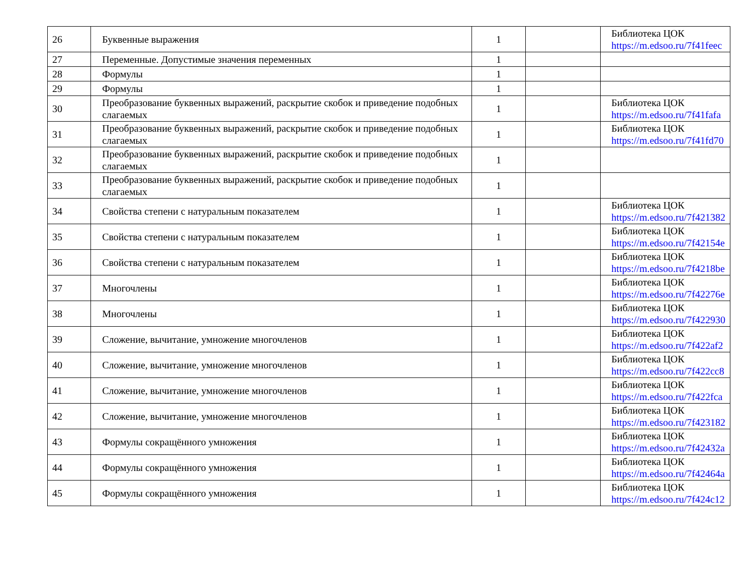| 26 | Буквенные выражения | 1 | | Библиотека ЦОК https://m.edsoo.ru/7f41feec |
| 27 | Переменные. Допустимые значения переменных | 1 | | |
| 28 | Формулы | 1 | | |
| 29 | Формулы | 1 | | |
| 30 | Преобразование буквенных выражений, раскрытие скобок и приведение подобных слагаемых | 1 | | Библиотека ЦОК https://m.edsoo.ru/7f41fafa |
| 31 | Преобразование буквенных выражений, раскрытие скобок и приведение подобных слагаемых | 1 | | Библиотека ЦОК https://m.edsoo.ru/7f41fd70 |
| 32 | Преобразование буквенных выражений, раскрытие скобок и приведение подобных слагаемых | 1 | | |
| 33 | Преобразование буквенных выражений, раскрытие скобок и приведение подобных слагаемых | 1 | | |
| 34 | Свойства степени с натуральным показателем | 1 | | Библиотека ЦОК https://m.edsoo.ru/7f421382 |
| 35 | Свойства степени с натуральным показателем | 1 | | Библиотека ЦОК https://m.edsoo.ru/7f42154e |
| 36 | Свойства степени с натуральным показателем | 1 | | Библиотека ЦОК https://m.edsoo.ru/7f4218be |
| 37 | Многочлены | 1 | | Библиотека ЦОК https://m.edsoo.ru/7f42276e |
| 38 | Многочлены | 1 | | Библиотека ЦОК https://m.edsoo.ru/7f422930 |
| 39 | Сложение, вычитание, умножение многочленов | 1 | | Библиотека ЦОК https://m.edsoo.ru/7f422af2 |
| 40 | Сложение, вычитание, умножение многочленов | 1 | | Библиотека ЦОК https://m.edsoo.ru/7f422cc8 |
| 41 | Сложение, вычитание, умножение многочленов | 1 | | Библиотека ЦОК https://m.edsoo.ru/7f422fca |
| 42 | Сложение, вычитание, умножение многочленов | 1 | | Библиотека ЦОК https://m.edsoo.ru/7f423182 |
| 43 | Формулы сокращённого умножения | 1 | | Библиотека ЦОК https://m.edsoo.ru/7f42432a |
| 44 | Формулы сокращённого умножения | 1 | | Библиотека ЦОК https://m.edsoo.ru/7f42464a |
| 45 | Формулы сокращённого умножения | 1 | | Библиотека ЦОК https://m.edsoo.ru/7f424c12 |